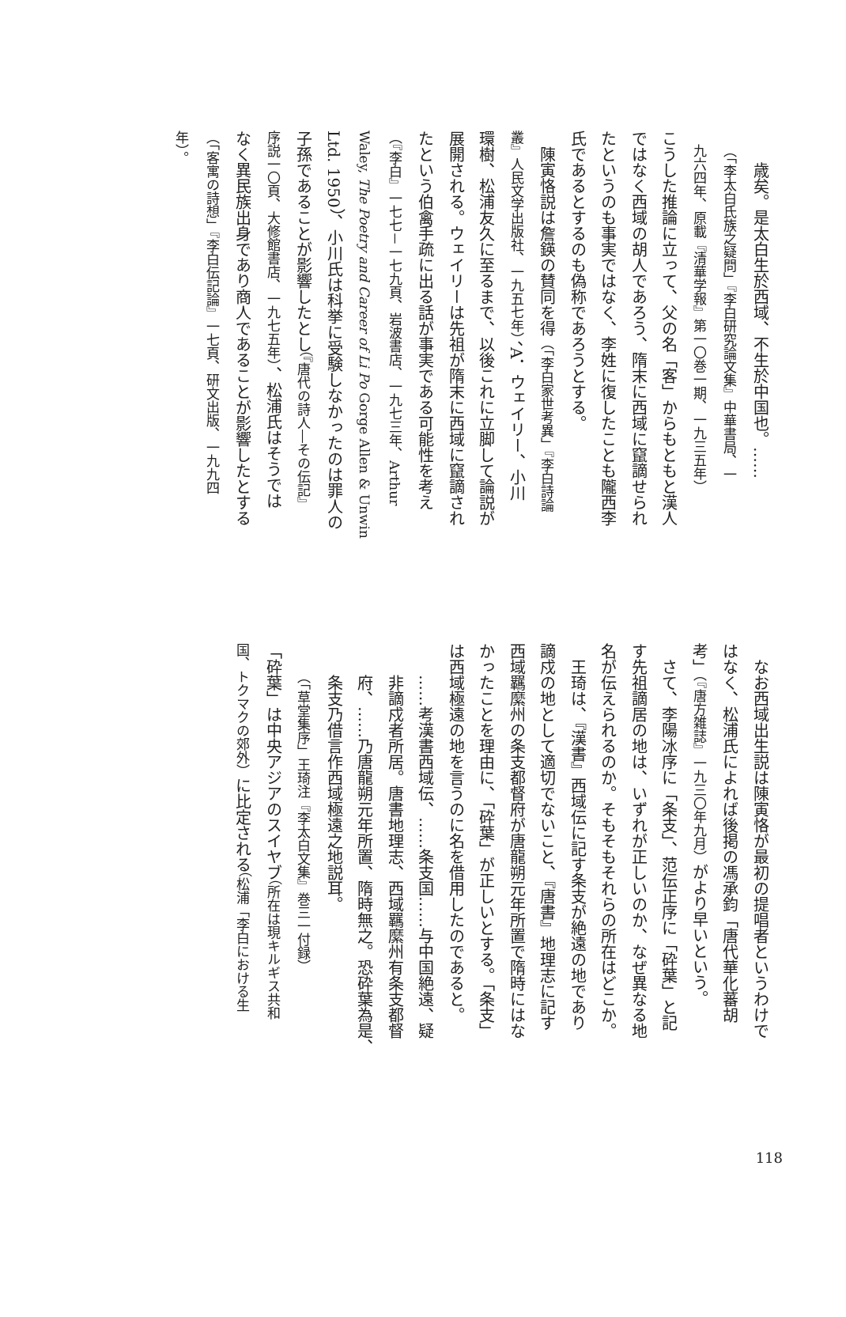歳矣。是太白生於西域、不生於中国也。……
（「李太白氏族之疑問」『李白研究論文集』中華書局、一
九六四年、原載『清華学報』第一〇巻一期、一九三五年）
こうした推論に立って、父の名「客」からもともと漢人
ではなく西域の胡人であろう、隋末に西域に竄謫せられ
たというのも事実ではなく、李姓に復したことも隴西李
氏であるとするのも偽称であろうとする。
陳寅恪説は詹鍈の賛同を得（「李白家世考異」『李白詩論
叢』人民文学出版社、一九五七年）、A．ウェイリー、小川
環樹、松浦友久に至るまで、以後これに立脚して論説が
展開される。ウェイリーは先祖が隋末に西域に竄謫され
たという伯禽手疏に出る話が事実である可能性を考え
（『李白』一七七－一七九頁、岩波書店、一九七三年、Arthur
Waley, The Poetry and Career of Li Po Gorge Allen & Unwin
Ltd. 1950）、小川氏は科挙に受験しなかったのは罪人の
子孫であることが影響したとし（『唐代の詩人―その伝記』
序説一〇頁、大修館書店、一九七五年）、松浦氏はそうでは
なく異民族出身であり商人であることが影響したとする
（「客寓の詩想」『李白伝記論』一七頁、研文出版、一九九四
年）。
なお西域出生説は陳寅恪が最初の提唱者というわけで
はなく、松浦氏によれば後掲の馮承鈞「唐代華化蕃胡
考」（『唐方雑誌』一九三〇年九月）がより早いという。
さて、李陽冰序に「条支」、范伝正序に「砕葉」と記
す先祖謫居の地は、いずれが正しいのか、なぜ異なる地
名が伝えられるのか。そもそもそれらの所在はどこか。
王琦は、『漢書』西域伝に記す条支が絶遠の地であり
謫戍の地として適切でないこと、『唐書』地理志に記す
西域羈縻州の条支都督府が唐龍朔元年所置で隋時にはな
かったことを理由に、「砕葉」が正しいとする。「条支」
は西域極遠の地を言うのに名を借用したのであると。
……考漢書西域伝、……条支国……与中国絶遠、疑
非謫戍者所居。唐書地理志、西域羈縻州有条支都督
府、……乃唐龍朔元年所置、隋時無之。恐砕葉為是、
条支乃借言作西域極遠之地説耳。
（「草堂集序」王琦注『李太白文集』巻三一付録）
「砕葉」は中央アジアのスイヤブ（所在は現キルギス共和
国、トクマクの郊外）に比定される（松浦「李白における生
118